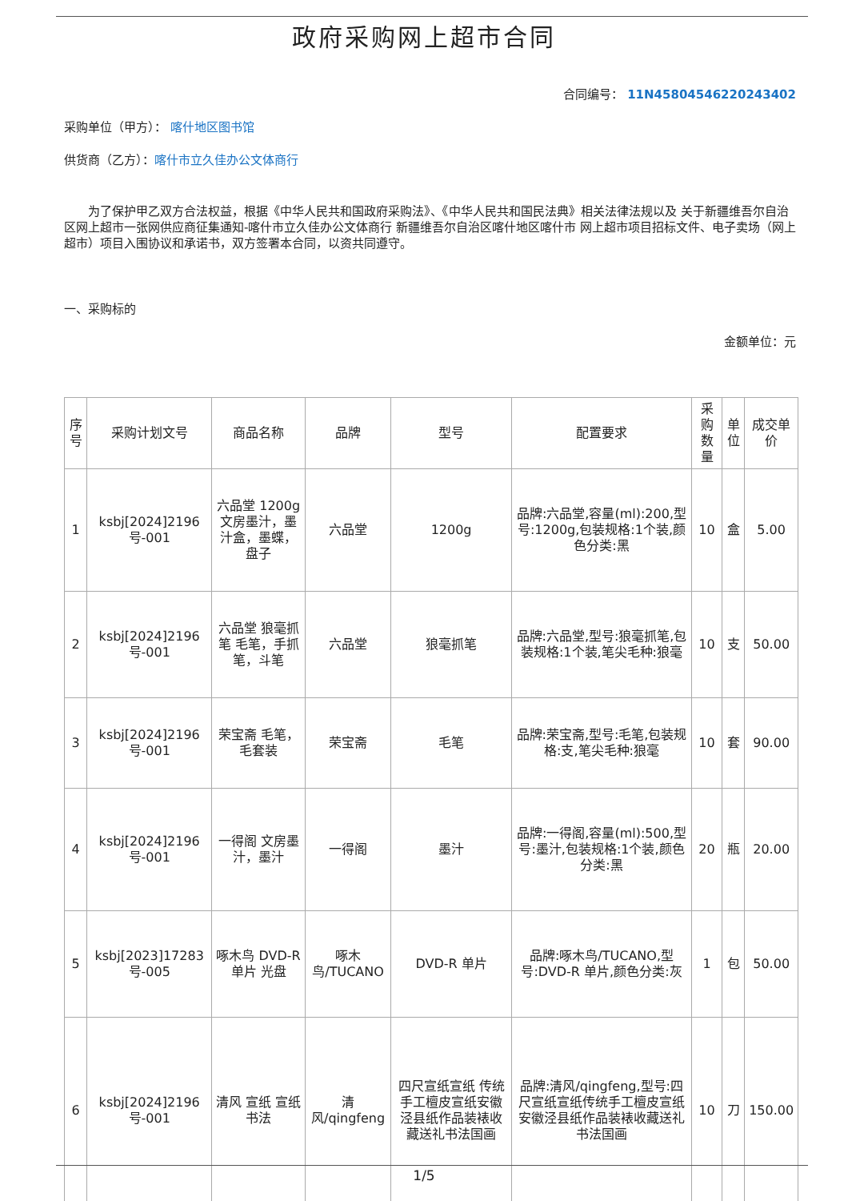政府采购网上超市合同
合同编号： 11N4580454622024340​2
采购单位（甲方）： 喀什地区图书馆
供货商（乙方）：喀什市立久佳办公文体商行
为了保护甲乙双方合法权益，根据《中华人民共和国政府采购法》、《中华人民共和国民法典》相关法律法规以及 关于新疆维吾尔自治区网上超市一张网供应商征集通知-喀什市立久佳办公文体商行 新疆维吾尔自治区喀什地区喀什市 网上超市项目招标文件、电子卖场（网上超市）项目入围协议和承诺书，双方签署本合同，以资共同遵守。
一、采购标的
金额单位：元
| 序号 | 采购计划文号 | 商品名称 | 品牌 | 型号 | 配置要求 | 采购数量 | 单位 | 成交单价 |
| --- | --- | --- | --- | --- | --- | --- | --- | --- |
| 1 | ksbj[2024]2196号-001 | 六品堂 1200g 文房墨汁，墨汁盒，墨蝶，盘子 | 六品堂 | 1200g | 品牌:六品堂,容量(ml):200,型号:1200g,包装规格:1个装,颜色分类:黑 | 10 | 盒 | 5.00 |
| 2 | ksbj[2024]2196号-001 | 六品堂 狼毫抓笔 毛笔，手抓笔，斗笔 | 六品堂 | 狼毫抓笔 | 品牌:六品堂,型号:狼毫抓笔,包装规格:1个装,笔尖毛种:狼毫 | 10 | 支 | 50.00 |
| 3 | ksbj[2024]2196号-001 | 荣宝斋 毛笔，毛套装 | 荣宝斋 | 毛笔 | 品牌:荣宝斋,型号:毛笔,包装规格:支,笔尖毛种:狼毫 | 10 | 套 | 90.00 |
| 4 | ksbj[2024]2196号-001 | 一得阁 文房墨汁，墨汁 | 一得阁 | 墨汁 | 品牌:一得阁,容量(ml):500,型号:墨汁,包装规格:1个装,颜色分类:黑 | 20 | 瓶 | 20.00 |
| 5 | ksbj[2023]17283号-005 | 啄木鸟 DVD-R 单片 光盘 | 啄木鸟/TUCANO | DVD-R 单片 | 品牌:啄木鸟/TUCANO,型号:DVD-R 单片,颜色分类:灰 | 1 | 包 | 50.00 |
| 6 | ksbj[2024]2196号-001 | 清风 宣纸 宣纸 书法 | 清风/qingfeng | 四尺宣纸宣纸 传统手工檀皮宣纸安徽泾县纸作品装裱收藏送礼书法国画 | 品牌:清风/qingfeng,型号:四尺宣纸宣纸传统手工檀皮宣纸安徽泾县纸作品装裱收藏送礼书法国画 | 10 | 刀 | 150.00 |
1/5